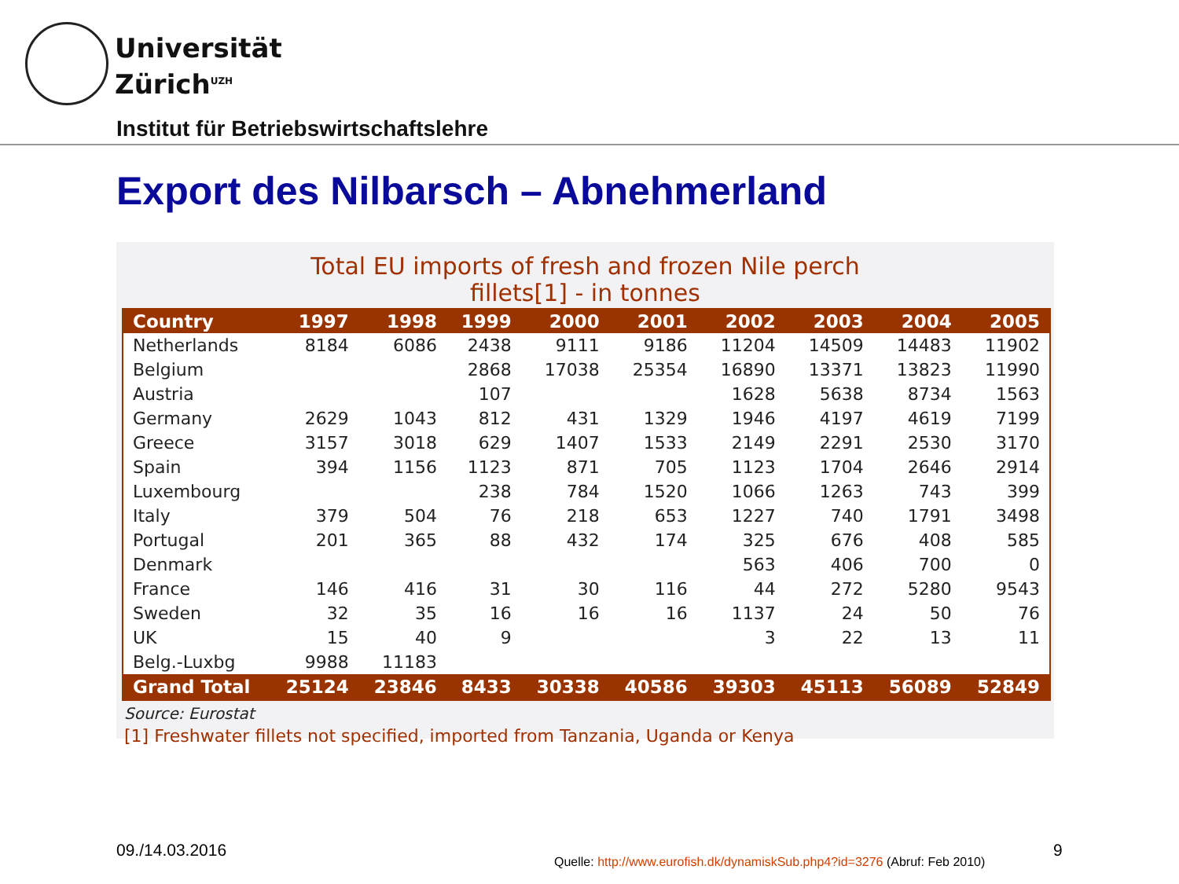Universität
Zürich<sup>UZH</sup>
Institut für Betriebswirtschaftslehre
Export des Nilbarsch – Abnehmerland
Total EU imports of fresh and frozen Nile perch
fillets[1] - in tonnes
| Country | 1997 | 1998 | 1999 | 2000 | 2001 | 2002 | 2003 | 2004 | 2005 |
| --- | --- | --- | --- | --- | --- | --- | --- | --- | --- |
| Netherlands | 8184 | 6086 | 2438 | 9111 | 9186 | 11204 | 14509 | 14483 | 11902 |
| Belgium | | | 2868 | 17038 | 25354 | 16890 | 13371 | 13823 | 11990 |
| Austria | | | 107 | | | 1628 | 5638 | 8734 | 1563 |
| Germany | 2629 | 1043 | 812 | 431 | 1329 | 1946 | 4197 | 4619 | 7199 |
| Greece | 3157 | 3018 | 629 | 1407 | 1533 | 2149 | 2291 | 2530 | 3170 |
| Spain | 394 | 1156 | 1123 | 871 | 705 | 1123 | 1704 | 2646 | 2914 |
| Luxembourg | | | 238 | 784 | 1520 | 1066 | 1263 | 743 | 399 |
| Italy | 379 | 504 | 76 | 218 | 653 | 1227 | 740 | 1791 | 3498 |
| Portugal | 201 | 365 | 88 | 432 | 174 | 325 | 676 | 408 | 585 |
| Denmark | | | | | | 563 | 406 | 700 | 0 |
| France | 146 | 416 | 31 | 30 | 116 | 44 | 272 | 5280 | 9543 |
| Sweden | 32 | 35 | 16 | 16 | 16 | 1137 | 24 | 50 | 76 |
| UK | 15 | 40 | 9 | | | 3 | 22 | 13 | 11 |
| Belg.-Luxbg | 9988 | 11183 | | | | | | | |
| Grand Total | 25124 | 23846 | 8433 | 30338 | 40586 | 39303 | 45113 | 56089 | 52849 |
Source: Eurostat
[1] Freshwater fillets not specified, imported from Tanzania, Uganda or Kenya
09./14.03.2016
Quelle: http://www.eurofish.dk/dynamiskSub.php4?id=3276 (Abruf: Feb 2010)
9